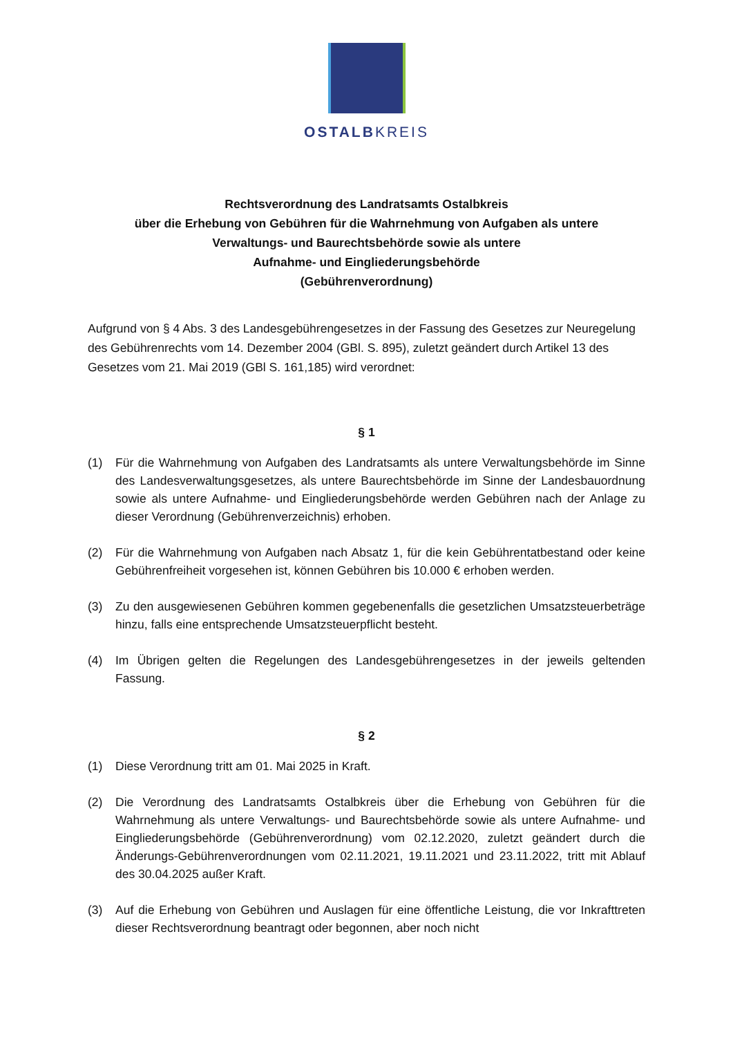OSTALBKREIS
Rechtsverordnung des Landratsamts Ostalbkreis
über die Erhebung von Gebühren für die Wahrnehmung von Aufgaben als untere
Verwaltungs- und Baurechtsbehörde sowie als untere
Aufnahme- und Eingliederungsbehörde
(Gebührenverordnung)
Aufgrund von § 4 Abs. 3 des Landesgebührengesetzes in der Fassung des Gesetzes zur Neuregelung des Gebührenrechts vom 14. Dezember 2004 (GBl. S. 895), zuletzt geändert durch Artikel 13 des Gesetzes vom 21. Mai 2019 (GBl S. 161,185) wird verordnet:
§ 1
(1) Für die Wahrnehmung von Aufgaben des Landratsamts als untere Verwaltungsbehörde im Sinne des Landesverwaltungsgesetzes, als untere Baurechtsbehörde im Sinne der Landesbauordnung sowie als untere Aufnahme- und Eingliederungsbehörde werden Gebühren nach der Anlage zu dieser Verordnung (Gebührenverzeichnis) erhoben.
(2) Für die Wahrnehmung von Aufgaben nach Absatz 1, für die kein Gebührentatbestand oder keine Gebührenfreiheit vorgesehen ist, können Gebühren bis 10.000 € erhoben werden.
(3) Zu den ausgewiesenen Gebühren kommen gegebenenfalls die gesetzlichen Umsatzsteuerbeträge hinzu, falls eine entsprechende Umsatzsteuerpflicht besteht.
(4) Im Übrigen gelten die Regelungen des Landesgebührengesetzes in der jeweils geltenden Fassung.
§ 2
(1) Diese Verordnung tritt am 01. Mai 2025 in Kraft.
(2) Die Verordnung des Landratsamts Ostalbkreis über die Erhebung von Gebühren für die Wahrnehmung als untere Verwaltungs- und Baurechtsbehörde sowie als untere Aufnahme- und Eingliederungsbehörde (Gebührenverordnung) vom 02.12.2020, zuletzt geändert durch die Änderungs-Gebührenverordnungen vom 02.11.2021, 19.11.2021 und 23.11.2022, tritt mit Ablauf des 30.04.2025 außer Kraft.
(3) Auf die Erhebung von Gebühren und Auslagen für eine öffentliche Leistung, die vor Inkrafttreten dieser Rechtsverordnung beantragt oder begonnen, aber noch nicht